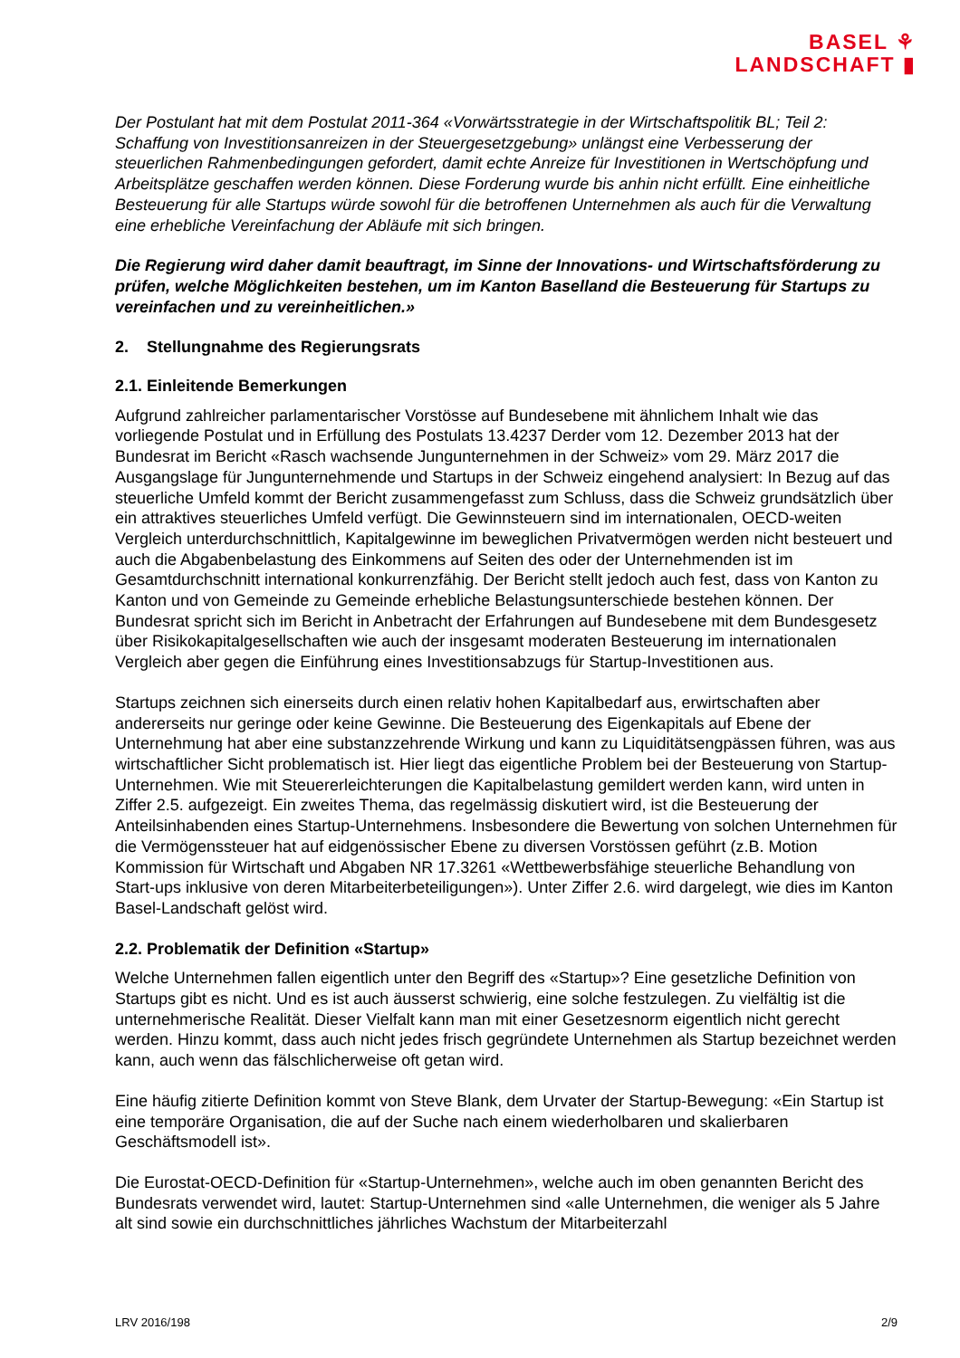BASEL ⚘
LANDSCHAFT ▮
Der Postulant hat mit dem Postulat 2011-364 «Vorwärtsstrategie in der Wirtschaftspolitik BL; Teil 2: Schaffung von Investitionsanreizen in der Steuergesetzgebung» unlängst eine Verbesserung der steuerlichen Rahmenbedingungen gefordert, damit echte Anreize für Investitionen in Wertschöpfung und Arbeitsplätze geschaffen werden können. Diese Forderung wurde bis anhin nicht erfüllt. Eine einheitliche Besteuerung für alle Startups würde sowohl für die betroffenen Unternehmen als auch für die Verwaltung eine erhebliche Vereinfachung der Abläufe mit sich bringen.
Die Regierung wird daher damit beauftragt, im Sinne der Innovations- und Wirtschaftsförderung zu prüfen, welche Möglichkeiten bestehen, um im Kanton Baselland die Besteuerung für Startups zu vereinfachen und zu vereinheitlichen.»
2. Stellungnahme des Regierungsrats
2.1. Einleitende Bemerkungen
Aufgrund zahlreicher parlamentarischer Vorstösse auf Bundesebene mit ähnlichem Inhalt wie das vorliegende Postulat und in Erfüllung des Postulats 13.4237 Derder vom 12. Dezember 2013 hat der Bundesrat im Bericht «Rasch wachsende Jungunternehmen in der Schweiz» vom 29. März 2017 die Ausgangslage für Jungunternehmende und Startups in der Schweiz eingehend analysiert: In Bezug auf das steuerliche Umfeld kommt der Bericht zusammengefasst zum Schluss, dass die Schweiz grundsätzlich über ein attraktives steuerliches Umfeld verfügt. Die Gewinnsteuern sind im internationalen, OECD-weiten Vergleich unterdurchschnittlich, Kapitalgewinne im beweglichen Privatvermögen werden nicht besteuert und auch die Abgabenbelastung des Einkommens auf Seiten des oder der Unternehmenden ist im Gesamtdurchschnitt international konkurrenzfähig. Der Bericht stellt jedoch auch fest, dass von Kanton zu Kanton und von Gemeinde zu Gemeinde erhebliche Belastungsunterschiede bestehen können. Der Bundesrat spricht sich im Bericht in Anbetracht der Erfahrungen auf Bundesebene mit dem Bundesgesetz über Risikokapitalgesellschaften wie auch der insgesamt moderaten Besteuerung im internationalen Vergleich aber gegen die Einführung eines Investitionsabzugs für Startup-Investitionen aus.
Startups zeichnen sich einerseits durch einen relativ hohen Kapitalbedarf aus, erwirtschaften aber andererseits nur geringe oder keine Gewinne. Die Besteuerung des Eigenkapitals auf Ebene der Unternehmung hat aber eine substanzzehrende Wirkung und kann zu Liquiditätsengpässen führen, was aus wirtschaftlicher Sicht problematisch ist. Hier liegt das eigentliche Problem bei der Besteuerung von Startup-Unternehmen. Wie mit Steuererleichterungen die Kapitalbelastung gemildert werden kann, wird unten in Ziffer 2.5. aufgezeigt. Ein zweites Thema, das regelmässig diskutiert wird, ist die Besteuerung der Anteilsinhabenden eines Startup-Unternehmens. Insbesondere die Bewertung von solchen Unternehmen für die Vermögenssteuer hat auf eidgenössischer Ebene zu diversen Vorstössen geführt (z.B. Motion Kommission für Wirtschaft und Abgaben NR 17.3261 «Wettbewerbsfähige steuerliche Behandlung von Start-ups inklusive von deren Mitarbeiterbeteiligungen»). Unter Ziffer 2.6. wird dargelegt, wie dies im Kanton Basel-Landschaft gelöst wird.
2.2. Problematik der Definition «Startup»
Welche Unternehmen fallen eigentlich unter den Begriff des «Startup»? Eine gesetzliche Definition von Startups gibt es nicht. Und es ist auch äusserst schwierig, eine solche festzulegen. Zu vielfältig ist die unternehmerische Realität. Dieser Vielfalt kann man mit einer Gesetzesnorm eigentlich nicht gerecht werden. Hinzu kommt, dass auch nicht jedes frisch gegründete Unternehmen als Startup bezeichnet werden kann, auch wenn das fälschlicherweise oft getan wird.
Eine häufig zitierte Definition kommt von Steve Blank, dem Urvater der Startup-Bewegung: «Ein Startup ist eine temporäre Organisation, die auf der Suche nach einem wiederholbaren und skalierbaren Geschäftsmodell ist».
Die Eurostat-OECD-Definition für «Startup-Unternehmen», welche auch im oben genannten Bericht des Bundesrats verwendet wird, lautet: Startup-Unternehmen sind «alle Unternehmen, die weniger als 5 Jahre alt sind sowie ein durchschnittliches jährliches Wachstum der Mitarbeiterzahl
LRV 2016/198 2/9